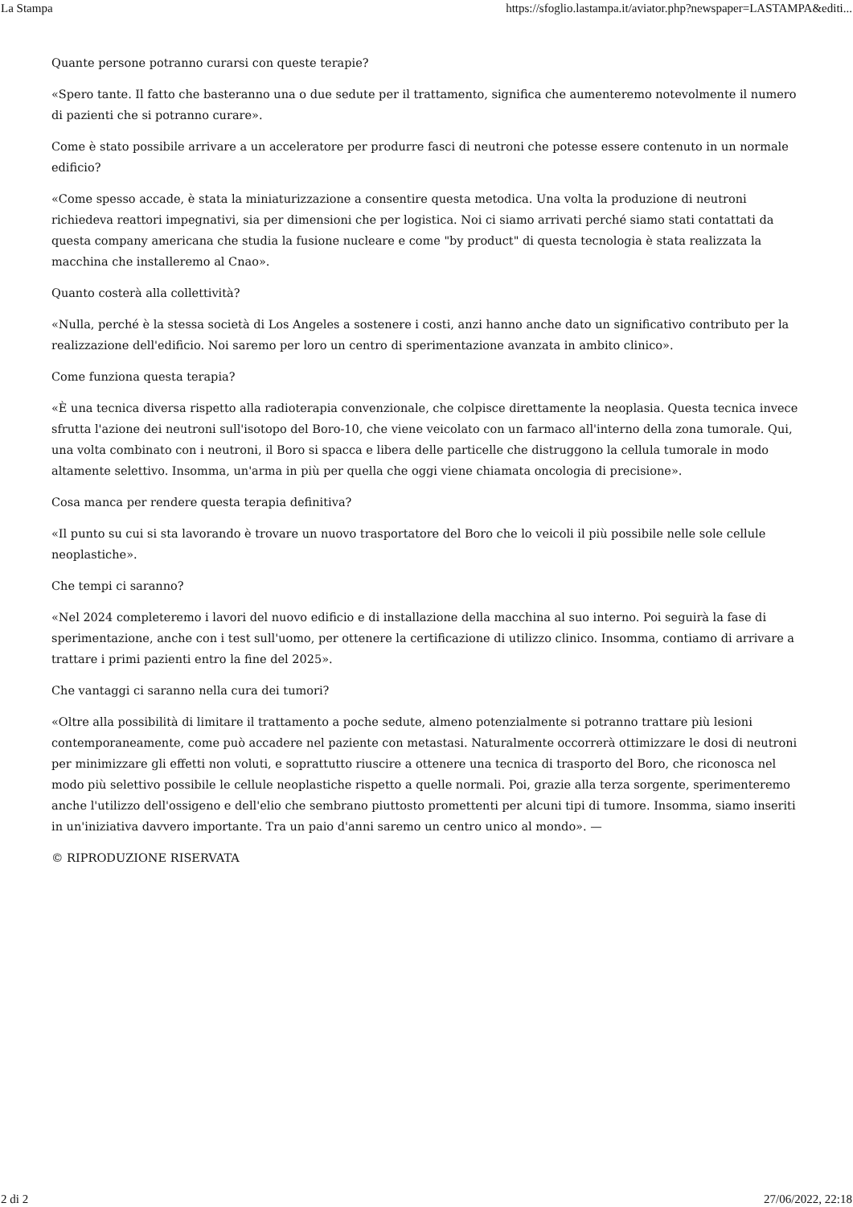La Stampa https://sfoglio.lastampa.it/aviator.php?newspaper=LASTAMPA&editi...
Quante persone potranno curarsi con queste terapie?
«Spero tante. Il fatto che basteranno una o due sedute per il trattamento, significa che aumenteremo notevolmente il numero di pazienti che si potranno curare».
Come è stato possibile arrivare a un acceleratore per produrre fasci di neutroni che potesse essere contenuto in un normale edificio?
«Come spesso accade, è stata la miniaturizzazione a consentire questa metodica. Una volta la produzione di neutroni richiedeva reattori impegnativi, sia per dimensioni che per logistica. Noi ci siamo arrivati perché siamo stati contattati da questa company americana che studia la fusione nucleare e come "by product" di questa tecnologia è stata realizzata la macchina che installeremo al Cnao».
Quanto costerà alla collettività?
«Nulla, perché è la stessa società di Los Angeles a sostenere i costi, anzi hanno anche dato un significativo contributo per la realizzazione dell'edificio. Noi saremo per loro un centro di sperimentazione avanzata in ambito clinico».
Come funziona questa terapia?
«È una tecnica diversa rispetto alla radioterapia convenzionale, che colpisce direttamente la neoplasia. Questa tecnica invece sfrutta l'azione dei neutroni sull'isotopo del Boro-10, che viene veicolato con un farmaco all'interno della zona tumorale. Qui, una volta combinato con i neutroni, il Boro si spacca e libera delle particelle che distruggono la cellula tumorale in modo altamente selettivo. Insomma, un'arma in più per quella che oggi viene chiamata oncologia di precisione».
Cosa manca per rendere questa terapia definitiva?
«Il punto su cui si sta lavorando è trovare un nuovo trasportatore del Boro che lo veicoli il più possibile nelle sole cellule neoplastiche».
Che tempi ci saranno?
«Nel 2024 completeremo i lavori del nuovo edificio e di installazione della macchina al suo interno. Poi seguirà la fase di sperimentazione, anche con i test sull'uomo, per ottenere la certificazione di utilizzo clinico. Insomma, contiamo di arrivare a trattare i primi pazienti entro la fine del 2025».
Che vantaggi ci saranno nella cura dei tumori?
«Oltre alla possibilità di limitare il trattamento a poche sedute, almeno potenzialmente si potranno trattare più lesioni contemporaneamente, come può accadere nel paziente con metastasi. Naturalmente occorrerà ottimizzare le dosi di neutroni per minimizzare gli effetti non voluti, e soprattutto riuscire a ottenere una tecnica di trasporto del Boro, che riconosca nel modo più selettivo possibile le cellule neoplastiche rispetto a quelle normali. Poi, grazie alla terza sorgente, sperimenteremo anche l'utilizzo dell'ossigeno e dell'elio che sembrano piuttosto promettenti per alcuni tipi di tumore. Insomma, siamo inseriti in un'iniziativa davvero importante. Tra un paio d'anni saremo un centro unico al mondo». —
© RIPRODUZIONE RISERVATA
2 di 2 27/06/2022, 22:18